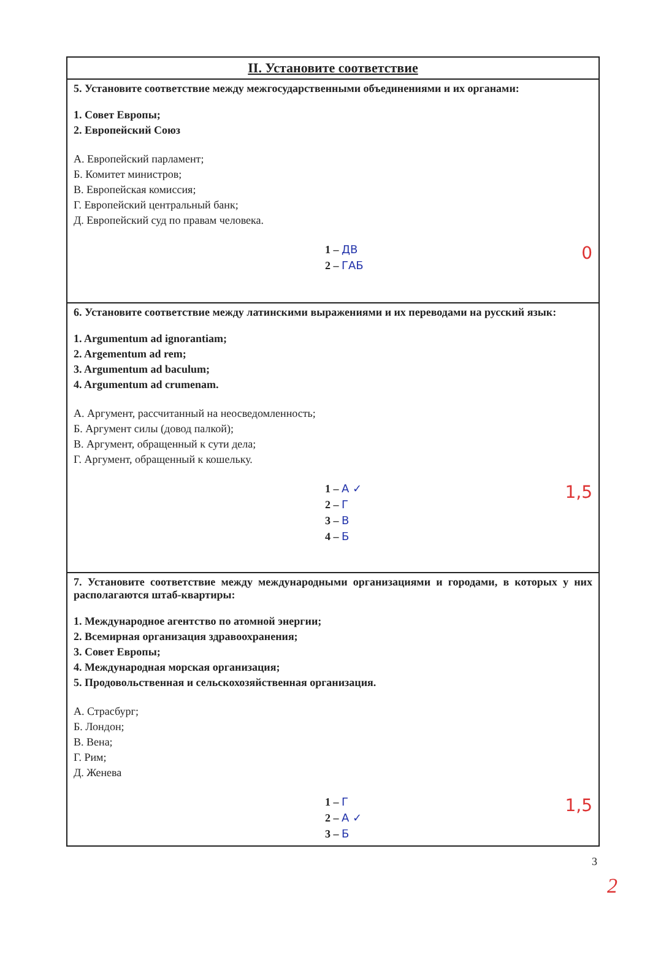| II. Установите соответствие |
| --- |
| 5. Установите соответствие между межгосударственными объединениями и их органами: 1. Совет Европы; 2. Европейский Союз А. Европейский парламент; Б. Комитет министров; В. Европейская комиссия; Г. Европейский центральный банк; Д. Европейский суд по правам человека. 0 1 – ДВ 2 – ГАБ |
| 6. Установите соответствие между латинскими выражениями и их переводами на русский язык: 1. Argumentum ad ignorantiam; 2. Argementum ad rem; 3. Argumentum ad baculum; 4. Argumentum ad crumenam. А. Аргумент, рассчитанный на неосведомленность; Б. Аргумент силы (довод палкой); В. Аргумент, обращенный к сути дела; Г. Аргумент, обращенный к кошельку. 1,5 1 – А ✓ 2 – Г 3 – В 4 – Б |
| 7. Установите соответствие между международными организациями и городами, в которых у них располагаются штаб-квартиры: 1. Международное агентство по атомной энергии; 2. Всемирная организация здравоохранения; 3. Совет Европы; 4. Международная морская организация; 5. Продовольственная и сельскохозяйственная организация. А. Страсбург; Б. Лондон; В. Вена; Г. Рим; Д. Женева 1,5 1 – Г 2 – А ✓ 3 – Б |
3
2